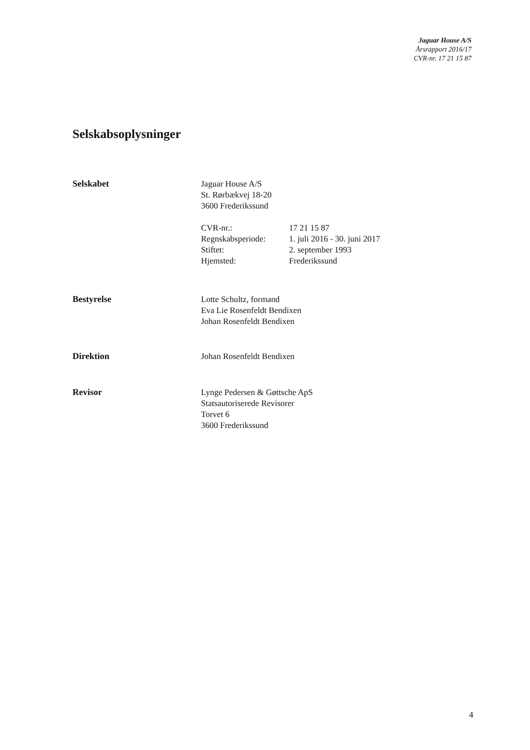Jaguar House A/S
Årsrapport 2016/17
CVR-nr. 17 21 15 87
Selskabsoplysninger
Selskabet
Jaguar House A/S
St. Rørbækvej 18-20
3600 Frederikssund
CVR-nr.: 17 21 15 87 Regnskabsperiode: 1. juli 2016 - 30. juni 2017 Stiftet: 2. september 1993 Hjemsted: Frederikssund
Bestyrelse
Lotte Schultz, formand
Eva Lie Rosenfeldt Bendixen
Johan Rosenfeldt Bendixen
Direktion
Johan Rosenfeldt Bendixen
Revisor
Lynge Pedersen & Gøttsche ApS
Statsautoriserede Revisorer
Torvet 6
3600 Frederikssund
4